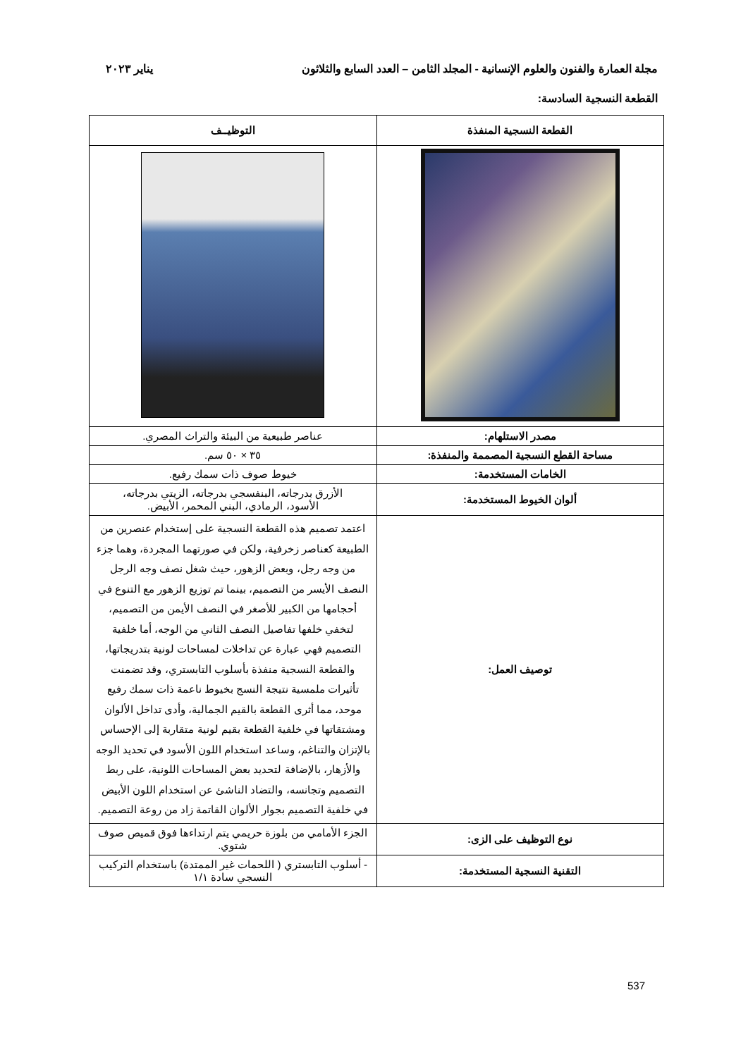مجلة العمارة والفنون والعلوم الإنسانية - المجلد الثامن – العدد السابع والثلاثون يناير ٢٠٢٣
القطعة النسجية السادسة:
| القطعة النسجية المنفذة | التوظيــف |
| --- | --- |
| مصدر الاستلهام: | عناصر طبيعية من البيئة والتراث المصري. |
| مساحة القطع النسجية المصممة والمنفذة: | ٣٥ × ٥٠ سم. |
| الخامات المستخدمة: | خيوط صوف ذات سمك رفيع. |
| ألوان الخيوط المستخدمة: | الأزرق بدرجاته، البنفسجي بدرجاته، الزيتي بدرجاته، الأسود، الرمادي، البني المحمر، الأبيض. |
| توصيف العمل: | اعتمد تصميم هذه القطعة النسجية على إستخدام عنصرين من الطبيعة كعناصر زخرفية، ولكن في صورتهما المجردة، وهما جزء من وجه رجل، وبعض الزهور، حيث شغل نصف وجه الرجل النصف الأيسر من التصميم، بينما تم توزيع الزهور مع التنوع في أحجامها من الكبير للأصغر في النصف الأيمن من التصميم، لتخفي خلفها تفاصيل النصف الثاني من الوجه، أما خلفية التصميم فهي عبارة عن تداخلات لمساحات لونية بتدريجاتها، والقطعة النسجية منفذة بأسلوب التابستري، وقد تضمنت تأثيرات ملمسية نتيجة النسج بخيوط ناعمة ذات سمك رفيع موحد، مما أثرى القطعة بالقيم الجمالية، وأدى تداخل الألوان ومشتقاتها في خلفية القطعة بقيم لونية متقاربة إلى الإحساس بالإتزان والتناغم، وساعد استخدام اللون الأسود في تحديد الوجه والأزهار، بالإضافة لتحديد بعض المساحات اللونية، على ربط التصميم وتجانسه، والتضاد الناشئ عن استخدام اللون الأبيض في خلفية التصميم بجوار الألوان القاتمة زاد من روعة التصميم. |
| نوع التوظيف على الزى: | الجزء الأمامي من بلوزة حريمي يتم ارتداءها فوق قميص صوف شتوي. |
| التقنية النسجية المستخدمة: | - أسلوب التابستري ( اللحمات غير الممتدة) باستخدام التركيب النسجي سادة ١/١ |
537